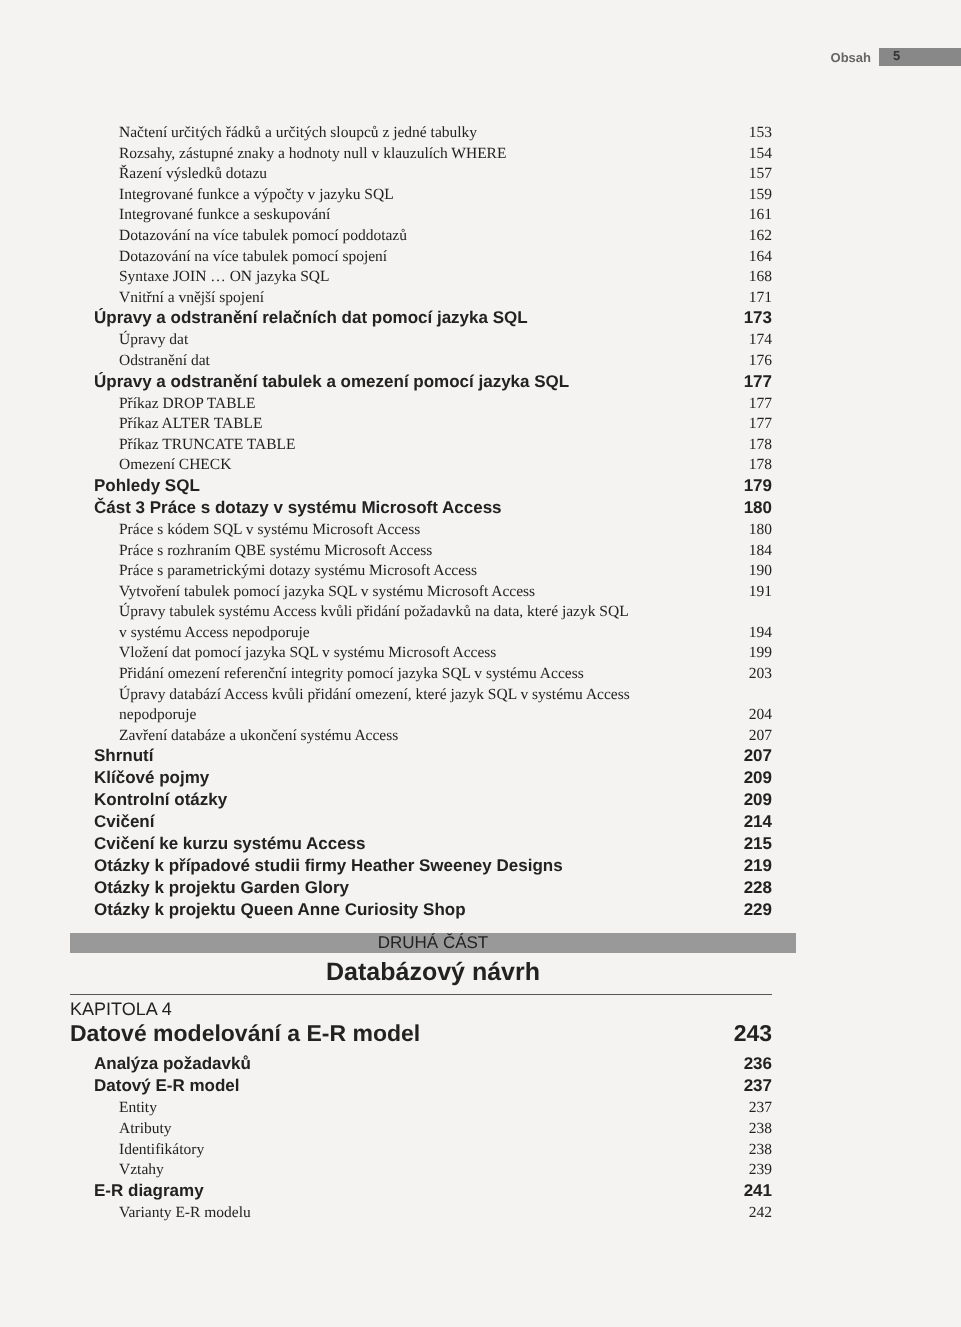Obsah 5
Načtení určitých řádků a určitých sloupců z jedné tabulky 153
Rozsahy, zástupné znaky a hodnoty null v klauzulích WHERE 154
Řazení výsledků dotazu 157
Integrované funkce a výpočty v jazyku SQL 159
Integrované funkce a seskupování 161
Dotazování na více tabulek pomocí poddotazů 162
Dotazování na více tabulek pomocí spojení 164
Syntaxe JOIN … ON jazyka SQL 168
Vnitřní a vnější spojení 171
Úpravy a odstranění relačních dat pomocí jazyka SQL 173
Úpravy dat 174
Odstranění dat 176
Úpravy a odstranění tabulek a omezení pomocí jazyka SQL 177
Příkaz DROP TABLE 177
Příkaz ALTER TABLE 177
Příkaz TRUNCATE TABLE 178
Omezení CHECK 178
Pohledy SQL 179
Část 3 Práce s dotazy v systému Microsoft Access 180
Práce s kódem SQL v systému Microsoft Access 180
Práce s rozhraním QBE systému Microsoft Access 184
Práce s parametrickými dotazy systému Microsoft Access 190
Vytvoření tabulek pomocí jazyka SQL v systému Microsoft Access 191
Úpravy tabulek systému Access kvůli přidání požadavků na data, které jazyk SQL
v systému Access nepodporuje
194
Vložení dat pomocí jazyka SQL v systému Microsoft Access 199
Přidání omezení referenční integrity pomocí jazyka SQL v systému Access 203
Úpravy databází Access kvůli přidání omezení, které jazyk SQL v systému Access
nepodporuje
204
Zavření databáze a ukončení systému Access 207
Shrnutí 207
Klíčové pojmy 209
Kontrolní otázky 209
Cvičení 214
Cvičení ke kurzu systému Access 215
Otázky k případové studii firmy Heather Sweeney Designs 219
Otázky k projektu Garden Glory 228
Otázky k projektu Queen Anne Curiosity Shop 229
DRUHÁ ČÁST
Databázový návrh
KAPITOLA 4
Datové modelování a E-R model 243
Analýza požadavků 236
Datový E-R model 237
Entity 237
Atributy 238
Identifikátory 238
Vztahy 239
E-R diagramy 241
Varianty E-R modelu 242